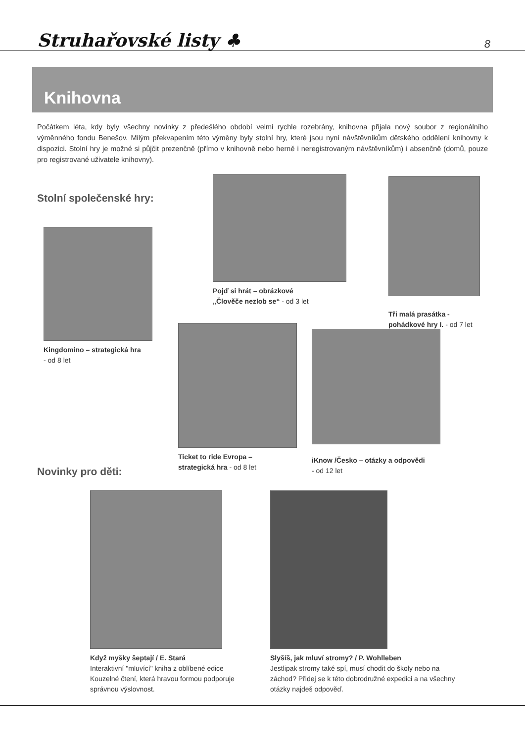Struhařovské listy ♣
8
Knihovna
Počátkem léta, kdy byly všechny novinky z předešlého období velmi rychle rozebrány, knihovna přijala nový soubor z regionálního výměnného fondu Benešov. Milým překvapením této výměny byly stolní hry, které jsou nyní návštěvníkům dětského oddělení knihovny k dispozici. Stolní hry je možné si půjčit prezenčně (přímo v knihovně nebo herně i neregistrovaným návštěvníkům) i absenčně (domů, pouze pro registrované uživatele knihovny).
Stolní společenské hry:
Kingdomino – strategická hra
- od 8 let
Pojď si hrát – obrázkové
„Člověče nezlob se“ - od 3 let
Tři malá prasátka -
pohádkové hry I. - od 7 let
Ticket to ride Evropa –
strategická hra - od 8 let
iKnow /Česko – otázky a odpovědi
- od 12 let
Novinky pro děti:
Když myšky šeptají / E. Stará
Interaktivní "mluvící" kniha z oblíbené edice Kouzelné čtení, která hravou formou podporuje správnou výslovnost.
Slyšíš, jak mluví stromy? / P. Wohlleben
Jestlipak stromy také spí, musí chodit do školy nebo na záchod? Přidej se k této dobrodružné expedici a na všechny otázky najdeš odpověď.